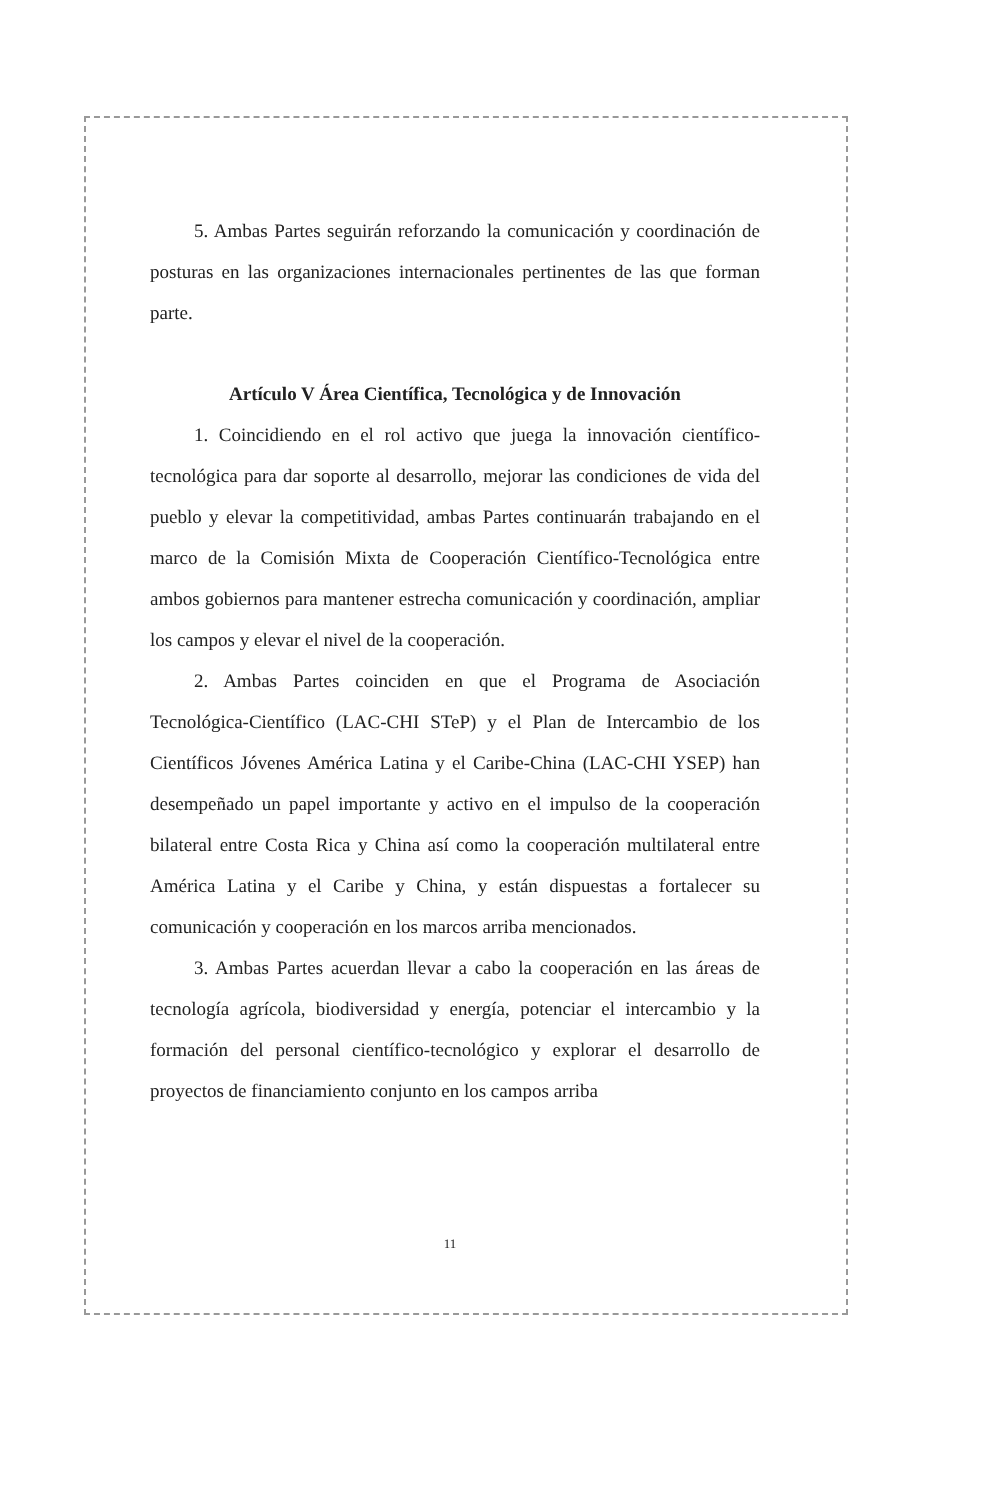5. Ambas Partes seguirán reforzando la comunicación y coordinación de posturas en las organizaciones internacionales pertinentes de las que forman parte.
Artículo V Área Científica, Tecnológica y de Innovación
1. Coincidiendo en el rol activo que juega la innovación científico-tecnológica para dar soporte al desarrollo, mejorar las condiciones de vida del pueblo y elevar la competitividad, ambas Partes continuarán trabajando en el marco de la Comisión Mixta de Cooperación Científico-Tecnológica entre ambos gobiernos para mantener estrecha comunicación y coordinación, ampliar los campos y elevar el nivel de la cooperación.
2. Ambas Partes coinciden en que el Programa de Asociación Tecnológica-Científico (LAC-CHI STeP) y el Plan de Intercambio de los Científicos Jóvenes América Latina y el Caribe-China (LAC-CHI YSEP) han desempeñado un papel importante y activo en el impulso de la cooperación bilateral entre Costa Rica y China así como la cooperación multilateral entre América Latina y el Caribe y China, y están dispuestas a fortalecer su comunicación y cooperación en los marcos arriba mencionados.
3. Ambas Partes acuerdan llevar a cabo la cooperación en las áreas de tecnología agrícola, biodiversidad y energía, potenciar el intercambio y la formación del personal científico-tecnológico y explorar el desarrollo de proyectos de financiamiento conjunto en los campos arriba
11